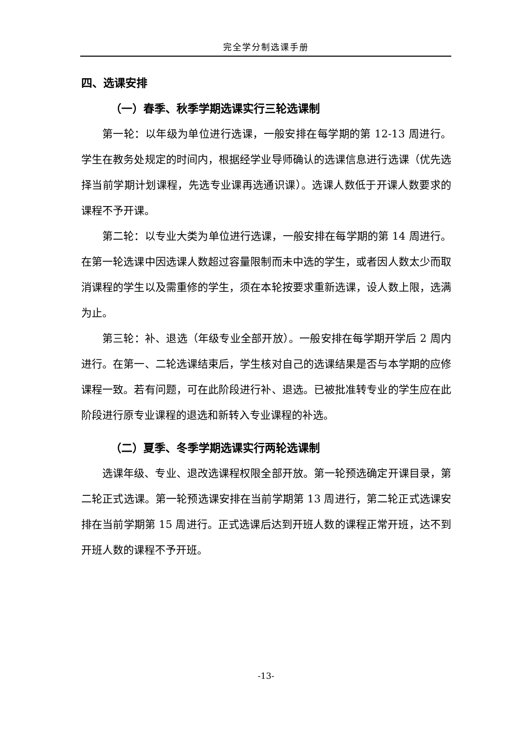完全学分制选课手册
四、选课安排
（一）春季、秋季学期选课实行三轮选课制
第一轮：以年级为单位进行选课，一般安排在每学期的第 12-13 周进行。学生在教务处规定的时间内，根据经学业导师确认的选课信息进行选课（优先选择当前学期计划课程，先选专业课再选通识课）。选课人数低于开课人数要求的课程不予开课。
第二轮：以专业大类为单位进行选课，一般安排在每学期的第 14 周进行。在第一轮选课中因选课人数超过容量限制而未中选的学生，或者因人数太少而取消课程的学生以及需重修的学生，须在本轮按要求重新选课，设人数上限，选满为止。
第三轮：补、退选（年级专业全部开放）。一般安排在每学期开学后 2 周内进行。在第一、二轮选课结束后，学生核对自己的选课结果是否与本学期的应修课程一致。若有问题，可在此阶段进行补、退选。已被批准转专业的学生应在此阶段进行原专业课程的退选和新转入专业课程的补选。
（二）夏季、冬季学期选课实行两轮选课制
选课年级、专业、退改选课程权限全部开放。第一轮预选确定开课目录，第二轮正式选课。第一轮预选课安排在当前学期第 13 周进行，第二轮正式选课安排在当前学期第 15 周进行。正式选课后达到开班人数的课程正常开班，达不到开班人数的课程不予开班。
-13-